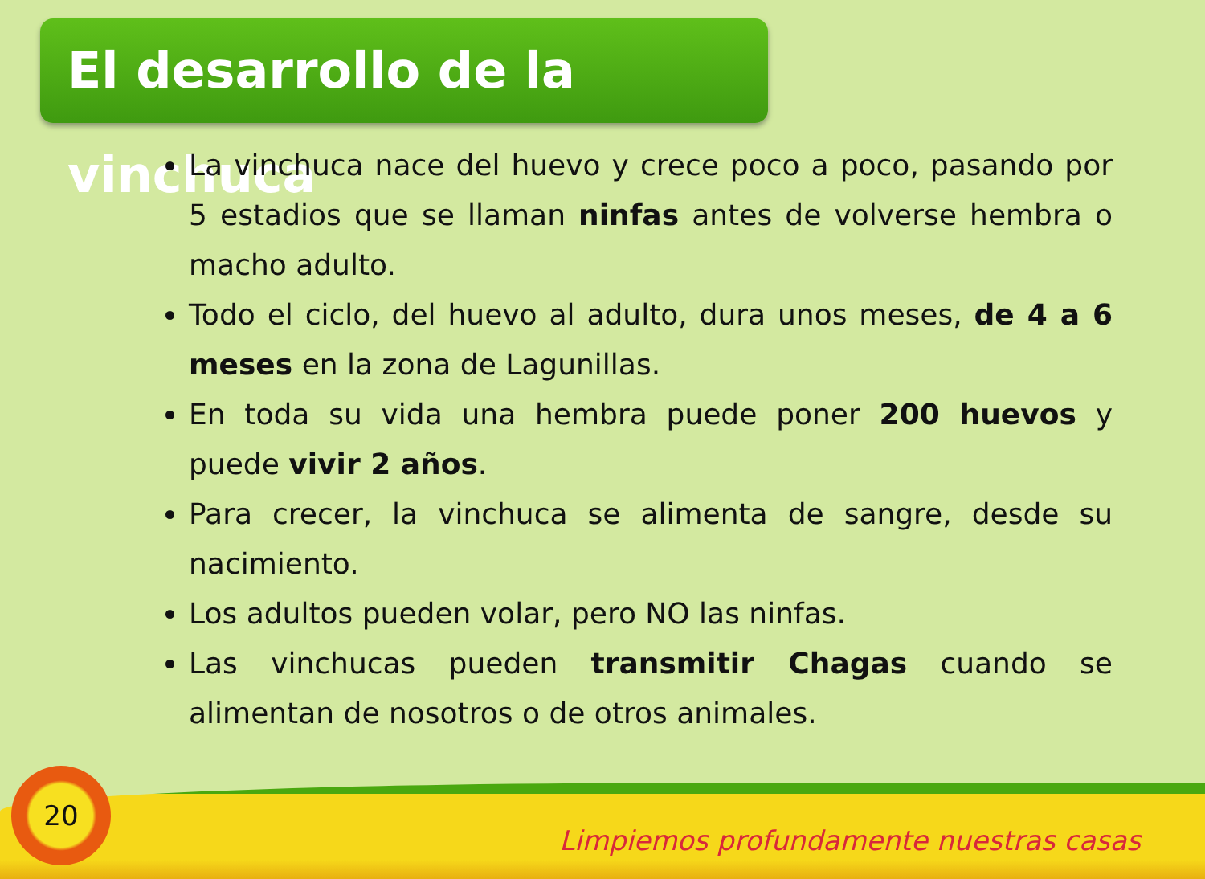El desarrollo de la vinchuca
La vinchuca nace del huevo y crece poco a poco, pasando por 5 estadios que se llaman ninfas antes de volverse hembra o macho adulto.
Todo el ciclo, del huevo al adulto, dura unos meses, de 4 a 6 meses en la zona de Lagunillas.
En toda su vida una hembra puede poner 200 huevos y puede vivir 2 años.
Para crecer, la vinchuca se alimenta de sangre, desde su nacimiento.
Los adultos pueden volar, pero NO las ninfas.
Las vinchucas pueden transmitir Chagas cuando se alimentan de nosotros o de otros animales.
20
Limpiemos profundamente nuestras casas